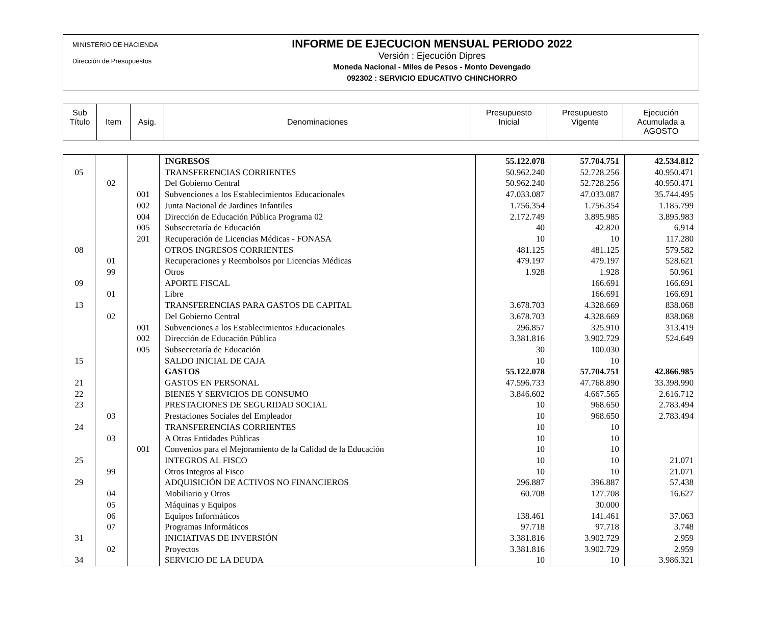MINISTERIO DE HACIENDA
Dirección de Presupuestos
INFORME DE EJECUCION MENSUAL PERIODO 2022
Versión : Ejecución Dipres
Moneda Nacional - Miles de Pesos - Monto Devengado
092302 : SERVICIO EDUCATIVO CHINCHORRO
| Sub Título | Item | Asig. | Denominaciones | Presupuesto Inicial | Presupuesto Vigente | Ejecución Acumulada a AGOSTO |
| | | | INGRESOS | 55.122.078 | 57.704.751 | 42.534.812 |
| 05 | | | TRANSFERENCIAS CORRIENTES | 50.962.240 | 52.728.256 | 40.950.471 |
| | 02 | | Del Gobierno Central | 50.962.240 | 52.728.256 | 40.950.471 |
| | | 001 | Subvenciones a los Establecimientos Educacionales | 47.033.087 | 47.033.087 | 35.744.495 |
| | | 002 | Junta Nacional de Jardines Infantiles | 1.756.354 | 1.756.354 | 1.185.799 |
| | | 004 | Dirección de Educación Pública Programa 02 | 2.172.749 | 3.895.985 | 3.895.983 |
| | | 005 | Subsecretaría de Educación | 40 | 42.820 | 6.914 |
| | | 201 | Recuperación de Licencias Médicas - FONASA | 10 | 10 | 117.280 |
| 08 | | | OTROS INGRESOS CORRIENTES | 481.125 | 481.125 | 579.582 |
| | 01 | | Recuperaciones y Reembolsos por Licencias Médicas | 479.197 | 479.197 | 528.621 |
| | 99 | | Otros | 1.928 | 1.928 | 50.961 |
| 09 | | | APORTE FISCAL | | 166.691 | 166.691 |
| | 01 | | Libre | | 166.691 | 166.691 |
| 13 | | | TRANSFERENCIAS PARA GASTOS DE CAPITAL | 3.678.703 | 4.328.669 | 838.068 |
| | 02 | | Del Gobierno Central | 3.678.703 | 4.328.669 | 838.068 |
| | | 001 | Subvenciones a los Establecimientos Educacionales | 296.857 | 325.910 | 313.419 |
| | | 002 | Dirección de Educación Pública | 3.381.816 | 3.902.729 | 524.649 |
| | | 005 | Subsecretaría de Educación | 30 | 100.030 | |
| 15 | | | SALDO INICIAL DE CAJA | 10 | 10 | |
| | | | GASTOS | 55.122.078 | 57.704.751 | 42.866.985 |
| 21 | | | GASTOS EN PERSONAL | 47.596.733 | 47.768.890 | 33.398.990 |
| 22 | | | BIENES Y SERVICIOS DE CONSUMO | 3.846.602 | 4.667.565 | 2.616.712 |
| 23 | | | PRESTACIONES DE SEGURIDAD SOCIAL | 10 | 968.650 | 2.783.494 |
| | 03 | | Prestaciones Sociales del Empleador | 10 | 968.650 | 2.783.494 |
| 24 | | | TRANSFERENCIAS CORRIENTES | 10 | 10 | |
| | 03 | | A Otras Entidades Públicas | 10 | 10 | |
| | | 001 | Convenios para el Mejoramiento de la Calidad de la Educación | 10 | 10 | |
| 25 | | | INTEGROS AL FISCO | 10 | 10 | 21.071 |
| | 99 | | Otros Integros al Fisco | 10 | 10 | 21.071 |
| 29 | | | ADQUISICIÓN DE ACTIVOS NO FINANCIEROS | 296.887 | 396.887 | 57.438 |
| | 04 | | Mobiliario y Otros | 60.708 | 127.708 | 16.627 |
| | 05 | | Máquinas y Equipos | | 30.000 | |
| | 06 | | Equipos Informáticos | 138.461 | 141.461 | 37.063 |
| | 07 | | Programas Informáticos | 97.718 | 97.718 | 3.748 |
| 31 | | | INICIATIVAS DE INVERSIÓN | 3.381.816 | 3.902.729 | 2.959 |
| | 02 | | Proyectos | 3.381.816 | 3.902.729 | 2.959 |
| 34 | | | SERVICIO DE LA DEUDA | 10 | 10 | 3.986.321 |